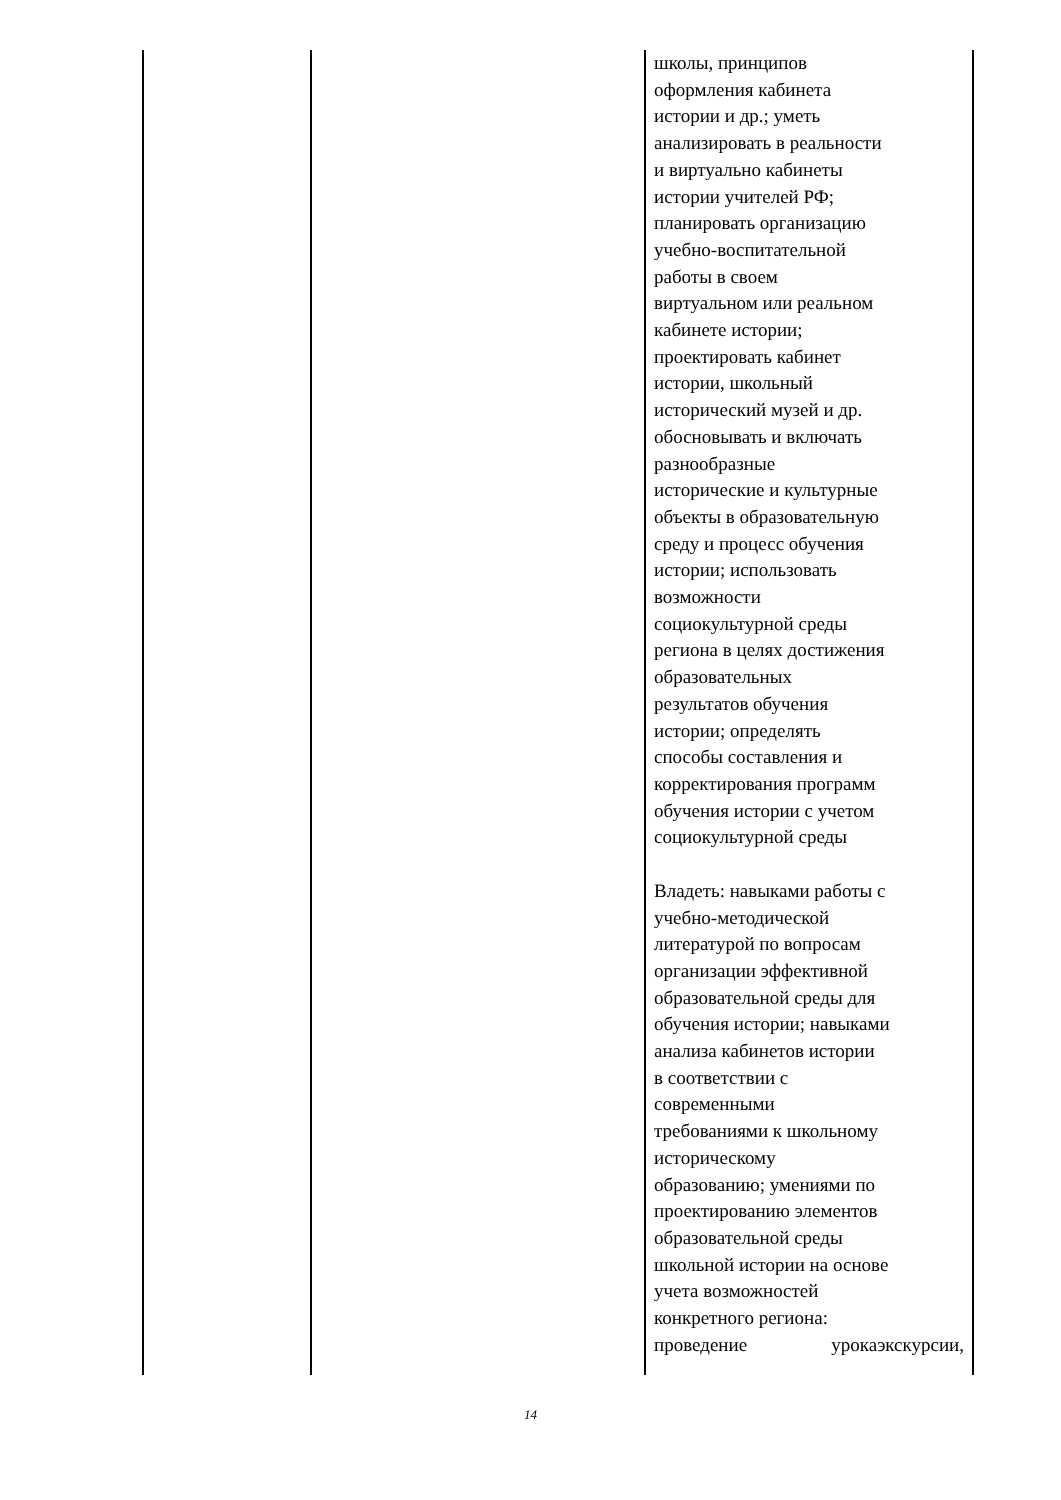| | | школы, принципов оформления кабинета истории и др.; уметь анализировать в реальности и виртуально кабинеты истории учителей РФ; планировать организацию учебно-воспитательной работы в своем виртуальном или реальном кабинете истории; проектировать кабинет истории, школьный исторический музей и др. обосновывать и включать разнообразные исторические и культурные объекты в образовательную среду и процесс обучения истории; использовать возможности социокультурной среды региона в целях достижения образовательных результатов обучения истории; определять способы составления и корректирования программ обучения истории с учетом социокультурной среды Владеть: навыками работы с учебно-методической литературой по вопросам организации эффективной образовательной среды для обучения истории; навыками анализа кабинетов истории в соответствии с современными требованиями к школьному историческому образованию; умениями по проектированию элементов образовательной среды школьной истории на основе учета возможностей конкретного региона: проведение урокаэкскурсии, |
14